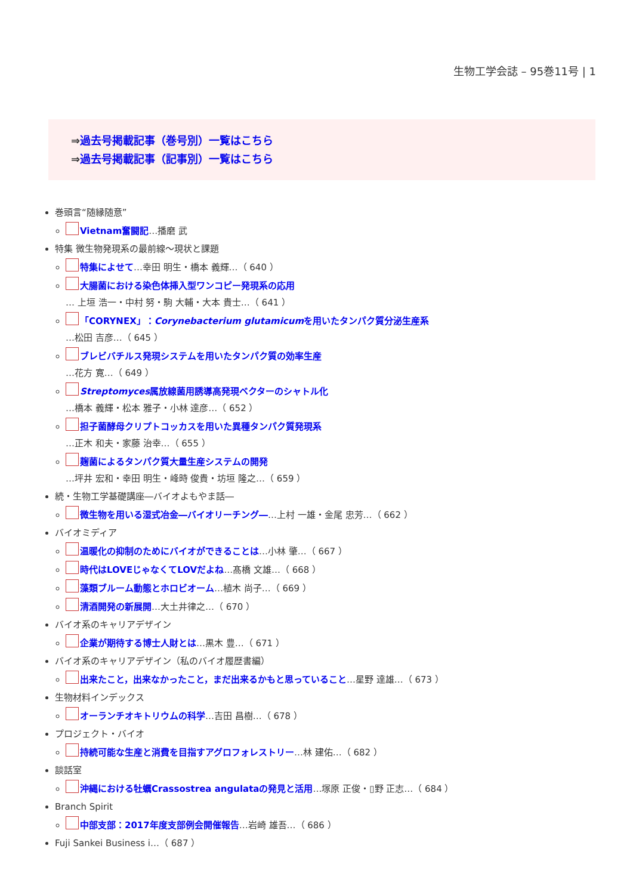生物工学会誌 – 95巻11号 | 1
⇒過去号掲載記事（巻号別）一覧はこちら
⇒過去号掲載記事（記事別）一覧はこちら
巻頭言“随縁随意”
Vietnam奮闘記…播磨 武
特集 微生物発現系の最前線～現状と課題
特集によせて…幸田 明生・橋本 義輝…（ 640 ）
大腸菌における染色体挿入型ワンコピー発現系の応用
… 上垣 浩一・中村 努・駒 大輔・大本 貴士…（ 641 ）
「CORYNEX」：Corynebacterium glutamicumを用いたタンパク質分泌生産系
…松田 吉彦…（ 645 ）
ブレビバチルス発現システムを用いたタンパク質の効率生産
…花方 寛…（ 649 ）
Streptomyces属放線菌用誘導高発現ベクターのシャトル化
…橋本 義輝・松本 雅子・小林 達彦…（ 652 ）
担子菌酵母クリプトコッカスを用いた異種タンパク質発現系
…正木 和夫・家藤 治幸…（ 655 ）
麹菌によるタンパク質大量生産システムの開発
…坪井 宏和・幸田 明生・峰時 俊貴・坊垣 隆之…（ 659 ）
続・生物工学基礎講座―バイオよもやま話―
微生物を用いる湿式冶金―バイオリーチング―…上村 一雄・金尾 忠芳…（ 662 ）
バイオミディア
温暖化の抑制のためにバイオができることは…小林 肇…（ 667 ）
時代はLOVEじゃなくてLOVだよね…髙橋 文雄…（ 668 ）
藻類ブルーム動態とホロビオーム…植木 尚子…（ 669 ）
清酒開発の新展開…大土井律之…（ 670 ）
バイオ系のキャリアデザイン
企業が期待する博士人財とは…黒木 豊…（ 671 ）
バイオ系のキャリアデザイン（私のバイオ履歴書編）
出来たこと，出来なかったこと，まだ出来るかもと思っていること…星野 達雄…（ 673 ）
生物材料インデックス
オーランチオキトリウムの科学…吉田 昌樹…（ 678 ）
プロジェクト・バイオ
持続可能な生産と消費を目指すアグロフォレストリー…林 建佑…（ 682 ）
談話室
沖縄における牡蠣Crassostrea angulataの発見と活用…塚原 正俊・▯野 正志…（ 684 ）
Branch Spirit
中部支部：2017年度支部例会開催報告…岩崎 雄吾…（ 686 ）
Fuji Sankei Business i…（ 687 ）